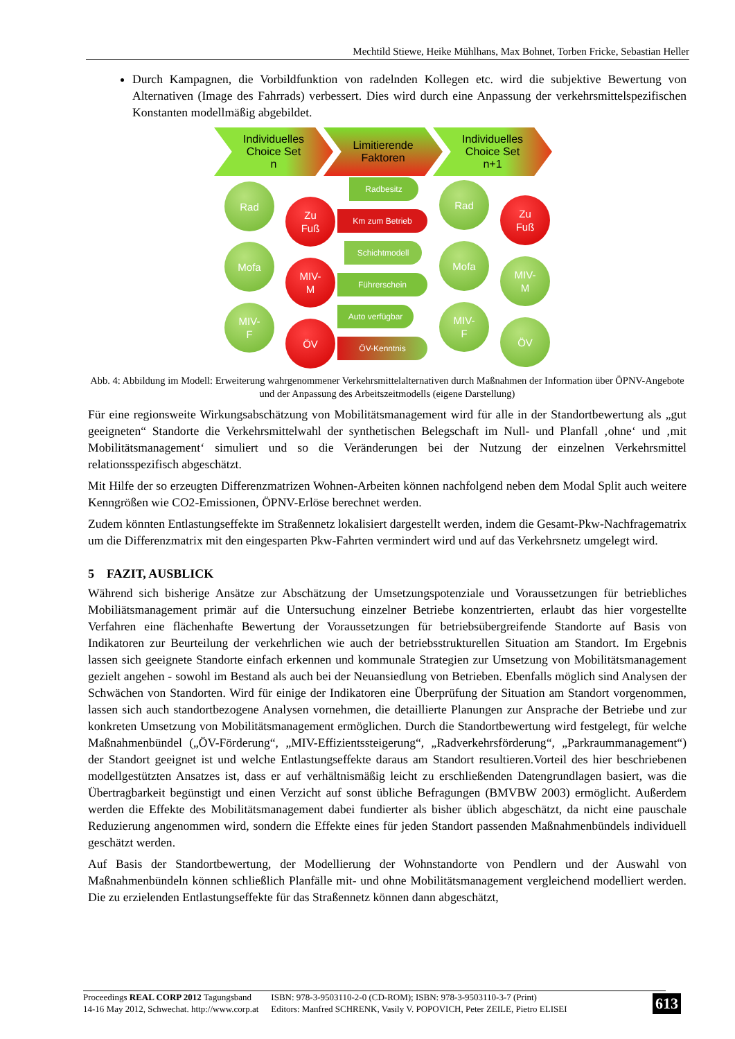Mechtild Stiewe, Heike Mühlhans, Max Bohnet, Torben Fricke, Sebastian Heller
Durch Kampagnen, die Vorbildfunktion von radelnden Kollegen etc. wird die subjektive Bewertung von Alternativen (Image des Fahrrads) verbessert. Dies wird durch eine Anpassung der verkehrsmittelspezifischen Konstanten modellmäßig abgebildet.
Individuelles
Choice Set
n
Limitierende
Faktoren
Individuelles
Choice Set
n+1
Rad
Zu
Fuß
Mofa
MIV-
M
MIV-
F
ÖV
Radbesitz
Km zum Betrieb
Schichtmodell
Führerschein
Auto verfügbar
ÖV-Kenntnis
Rad
Zu
Fuß
Mofa
MIV-
M
MIV-
F
ÖV
Abb. 4: Abbildung im Modell: Erweiterung wahrgenommener Verkehrsmittelalternativen durch Maßnahmen der Information über ÖPNV-Angebote und der Anpassung des Arbeitszeitmodells (eigene Darstellung)
Für eine regionsweite Wirkungsabschätzung von Mobilitätsmanagement wird für alle in der Standortbewertung als „gut geeigneten“ Standorte die Verkehrsmittelwahl der synthetischen Belegschaft im Null- und Planfall ‚ohne‘ und ‚mit Mobilitätsmanagement‘ simuliert und so die Veränderungen bei der Nutzung der einzelnen Verkehrsmittel relationsspezifisch abgeschätzt.
Mit Hilfe der so erzeugten Differenzmatrizen Wohnen-Arbeiten können nachfolgend neben dem Modal Split auch weitere Kenngrößen wie CO2-Emissionen, ÖPNV-Erlöse berechnet werden.
Zudem könnten Entlastungseffekte im Straßennetz lokalisiert dargestellt werden, indem die Gesamt-Pkw-Nachfragematrix um die Differenzmatrix mit den eingesparten Pkw-Fahrten vermindert wird und auf das Verkehrsnetz umgelegt wird.
5 FAZIT, AUSBLICK
Während sich bisherige Ansätze zur Abschätzung der Umsetzungspotenziale und Voraussetzungen für betriebliches Mobiliätsmanagement primär auf die Untersuchung einzelner Betriebe konzentrierten, erlaubt das hier vorgestellte Verfahren eine flächenhafte Bewertung der Voraussetzungen für betriebsübergreifende Standorte auf Basis von Indikatoren zur Beurteilung der verkehrlichen wie auch der betriebsstrukturellen Situation am Standort. Im Ergebnis lassen sich geeignete Standorte einfach erkennen und kommunale Strategien zur Umsetzung von Mobilitätsmanagement gezielt angehen - sowohl im Bestand als auch bei der Neuansiedlung von Betrieben. Ebenfalls möglich sind Analysen der Schwächen von Standorten. Wird für einige der Indikatoren eine Überprüfung der Situation am Standort vorgenommen, lassen sich auch standortbezogene Analysen vornehmen, die detaillierte Planungen zur Ansprache der Betriebe und zur konkreten Umsetzung von Mobilitätsmanagement ermöglichen. Durch die Standortbewertung wird festgelegt, für welche Maßnahmenbündel („ÖV-Förderung“, „MIV-Effizientssteigerung“, „Radverkehrsförderung“, „Parkraummanagement“) der Standort geeignet ist und welche Entlastungseffekte daraus am Standort resultieren.Vorteil des hier beschriebenen modellgestützten Ansatzes ist, dass er auf verhältnismäßig leicht zu erschließenden Datengrundlagen basiert, was die Übertragbarkeit begünstigt und einen Verzicht auf sonst übliche Befragungen (BMVBW 2003) ermöglicht. Außerdem werden die Effekte des Mobilitätsmanagement dabei fundierter als bisher üblich abgeschätzt, da nicht eine pauschale Reduzierung angenommen wird, sondern die Effekte eines für jeden Standort passenden Maßnahmenbündels individuell geschätzt werden.
Auf Basis der Standortbewertung, der Modellierung der Wohnstandorte von Pendlern und der Auswahl von Maßnahmenbündeln können schließlich Planfälle mit- und ohne Mobilitätsmanagement vergleichend modelliert werden. Die zu erzielenden Entlastungseffekte für das Straßennetz können dann abgeschätzt,
Proceedings REAL CORP 2012 Tagungsband
14-16 May 2012, Schwechat. http://www.corp.at
ISBN: 978-3-9503110-2-0 (CD-ROM); ISBN: 978-3-9503110-3-7 (Print)
Editors: Manfred SCHRENK, Vasily V. POPOVICH, Peter ZEILE, Pietro ELISEI
613